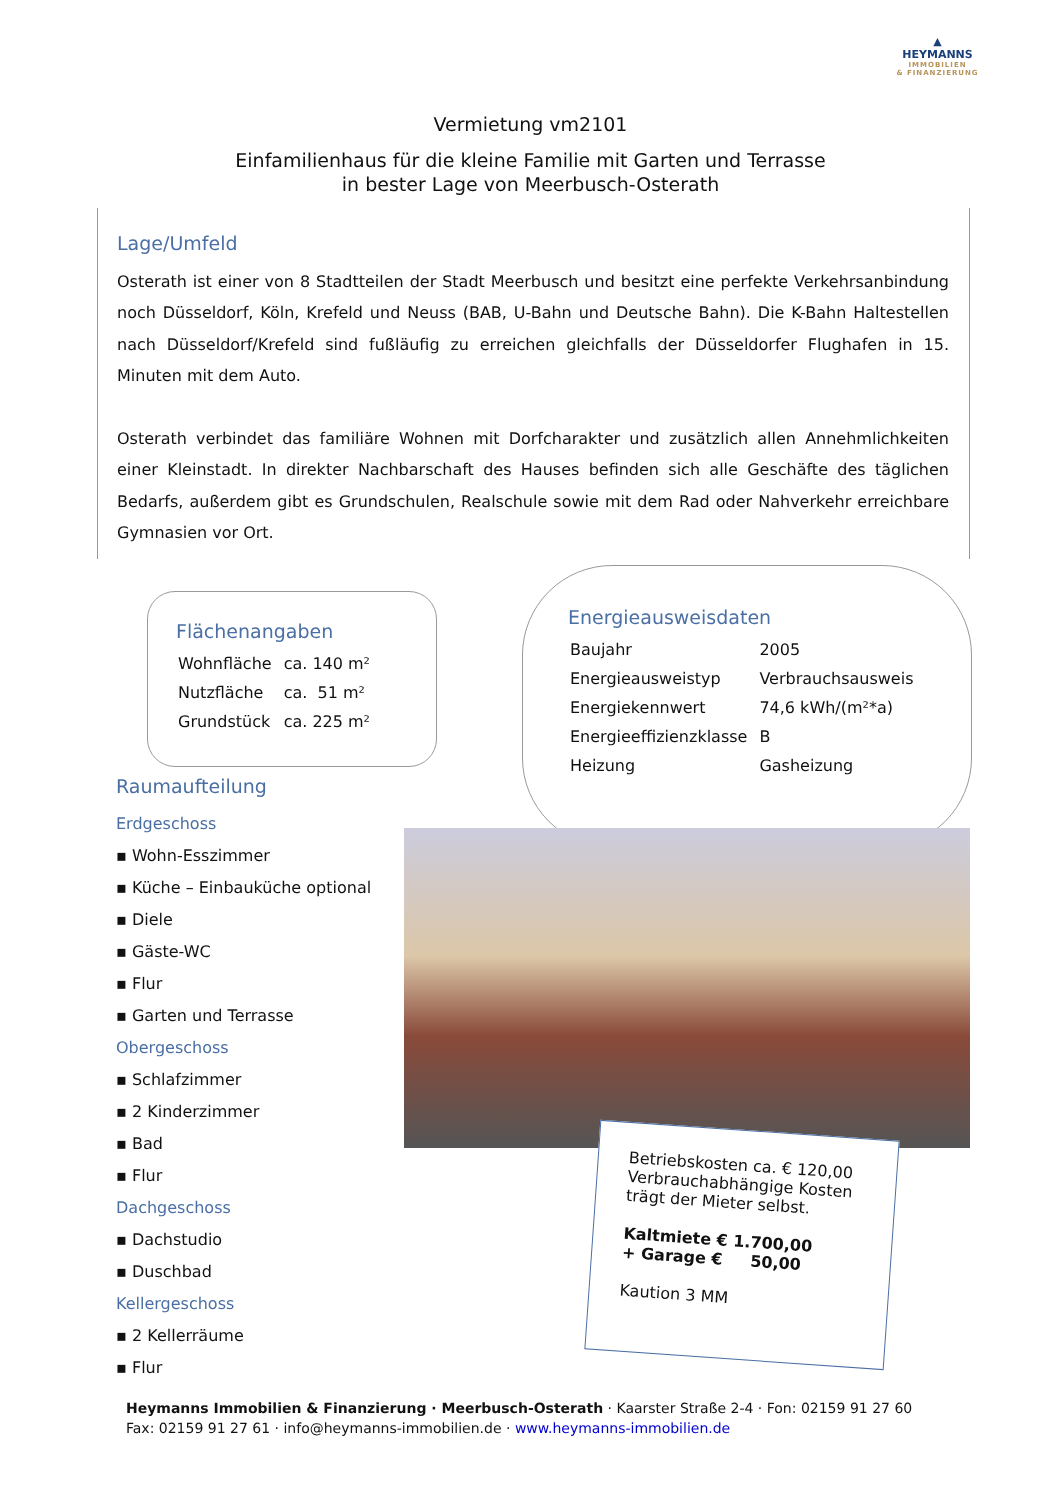▲
HEYMANNS
IMMOBILIEN
& FINANZIERUNG
Vermietung vm2101
Einfamilienhaus für die kleine Familie mit Garten und Terrasse
in bester Lage von Meerbusch-Osterath
Lage/Umfeld
Osterath ist einer von 8 Stadtteilen der Stadt Meerbusch und besitzt eine perfekte Verkehrsanbindung noch Düsseldorf, Köln, Krefeld und Neuss (BAB, U-Bahn und Deutsche Bahn). Die K-Bahn Haltestellen nach Düsseldorf/Krefeld sind fußläufig zu erreichen gleichfalls der Düsseldorfer Flughafen in 15. Minuten mit dem Auto.
Osterath verbindet das familiäre Wohnen mit Dorfcharakter und zusätzlich allen Annehmlichkeiten einer Kleinstadt. In direkter Nachbarschaft des Hauses befinden sich alle Geschäfte des täglichen Bedarfs, außerdem gibt es Grundschulen, Realschule sowie mit dem Rad oder Nahverkehr erreichbare Gymnasien vor Ort.
Flächenangaben
| Wohnfläche | ca. 140 m² |
| Nutzfläche | ca. 51 m² |
| Grundstück | ca. 225 m² |
Energieausweisdaten
| Baujahr | 2005 |
| Energieausweistyp | Verbrauchsausweis |
| Energiekennwert | 74,6 kWh/(m²*a) |
| Energieeffizienzklasse | B |
| Heizung | Gasheizung |
Raumaufteilung
Erdgeschoss
▪ Wohn-Esszimmer
▪ Küche – Einbauküche optional
▪ Diele
▪ Gäste-WC
▪ Flur
▪ Garten und Terrasse
Obergeschoss
▪ Schlafzimmer
▪ 2 Kinderzimmer
▪ Bad
▪ Flur
Dachgeschoss
▪ Dachstudio
▪ Duschbad
Kellergeschoss
▪ 2 Kellerräume
▪ Flur
Betriebskosten ca. € 120,00
Verbrauchabhängige Kosten trägt der Mieter selbst.
Kaltmiete € 1.700,00
+ Garage € 50,00
Kaution 3 MM
Heymanns Immobilien & Finanzierung · Meerbusch-Osterath · Kaarster Straße 2-4 · Fon: 02159 91 27 60
Fax: 02159 91 27 61 · info@heymanns-immobilien.de · www.heymanns-immobilien.de